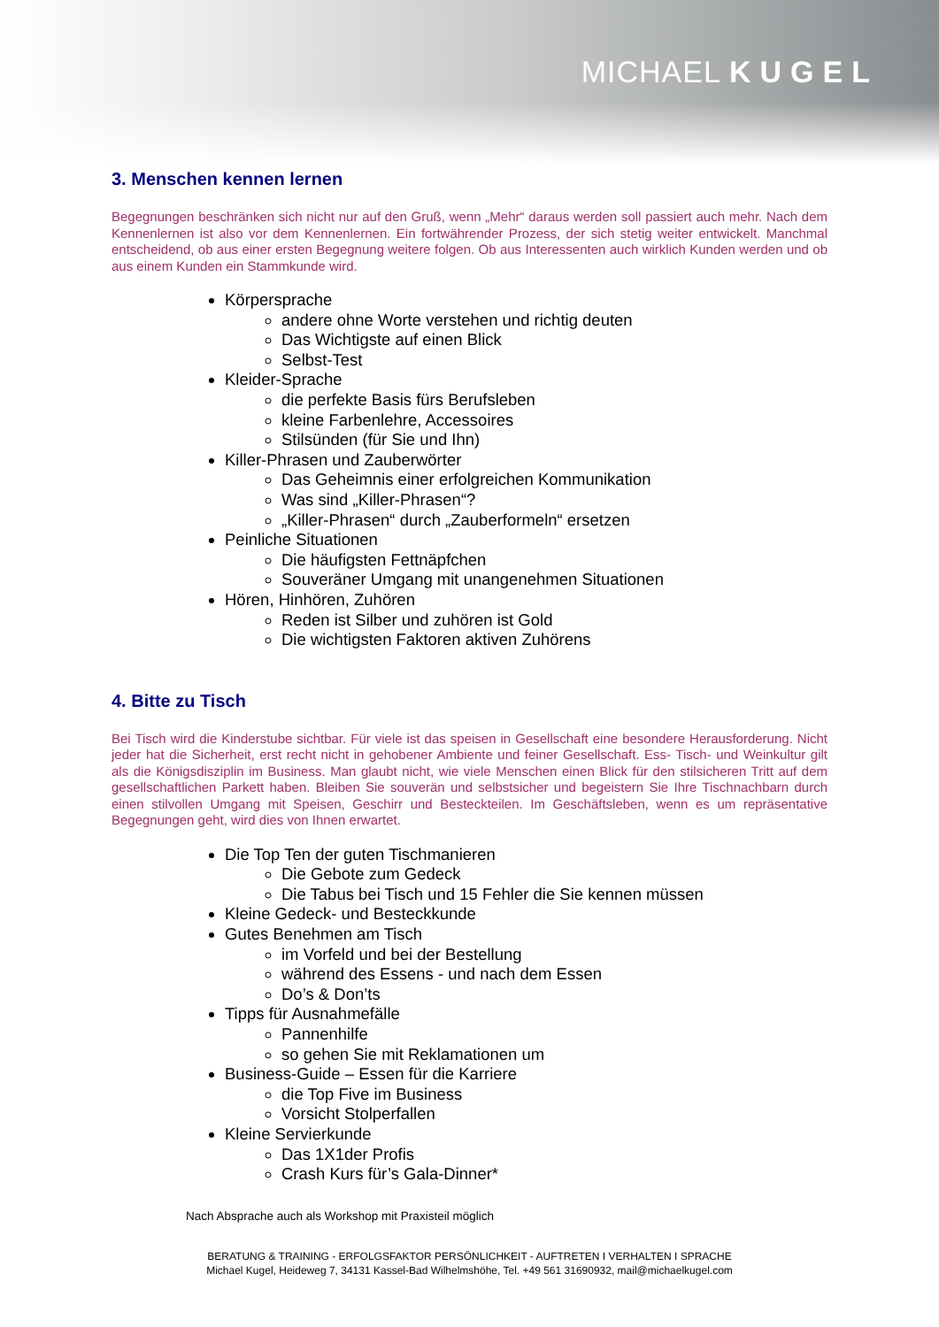MICHAEL KUGEL
3. Menschen kennen lernen
Begegnungen beschränken sich nicht nur auf den Gruß, wenn „Mehr“ daraus werden soll passiert auch mehr. Nach dem Kennenlernen ist also vor dem Kennenlernen. Ein fortwährender Prozess, der sich stetig weiter entwickelt. Manchmal entscheidend, ob aus einer ersten Begegnung weitere folgen. Ob aus Interessenten auch wirklich Kunden werden und ob aus einem Kunden ein Stammkunde wird.
Körpersprache
andere ohne Worte verstehen und richtig deuten
Das Wichtigste auf einen Blick
Selbst-Test
Kleider-Sprache
die perfekte Basis fürs Berufsleben
kleine Farbenlehre, Accessoires
Stilsünden (für Sie und Ihn)
Killer-Phrasen und Zauberwörter
Das Geheimnis einer erfolgreichen Kommunikation
Was sind „Killer-Phrasen“?
„Killer-Phrasen“ durch „Zauberformeln“ ersetzen
Peinliche Situationen
Die häufigsten Fettnäpfchen
Souveräner Umgang mit unangenehmen Situationen
Hören, Hinhören, Zuhören
Reden ist Silber und zuhören ist Gold
Die wichtigsten Faktoren aktiven Zuhörens
4. Bitte zu Tisch
Bei Tisch wird die Kinderstube sichtbar. Für viele ist das speisen in Gesellschaft eine besondere Herausforderung. Nicht jeder hat die Sicherheit, erst recht nicht in gehobener Ambiente und feiner Gesellschaft. Ess- Tisch- und Weinkultur gilt als die Königsdisziplin im Business. Man glaubt nicht, wie viele Menschen einen Blick für den stilsicheren Tritt auf dem gesellschaftlichen Parkett haben. Bleiben Sie souverän und selbstsicher und begeistern Sie Ihre Tischnachbarn durch einen stilvollen Umgang mit Speisen, Geschirr und Besteckteilen. Im Geschäftsleben, wenn es um repräsentative Begegnungen geht, wird dies von Ihnen erwartet.
Die Top Ten der guten Tischmanieren
Die Gebote zum Gedeck
Die Tabus bei Tisch und 15 Fehler die Sie kennen müssen
Kleine Gedeck- und Besteckkunde
Gutes Benehmen am Tisch
im Vorfeld und bei der Bestellung
während des Essens - und nach dem Essen
Do’s & Don’ts
Tipps für Ausnahmefälle
Pannenhilfe
so gehen Sie mit Reklamationen um
Business-Guide – Essen für die Karriere
die Top Five im Business
Vorsicht Stolperfallen
Kleine Servierkunde
Das 1X1der Profis
Crash Kurs für’s Gala-Dinner*
Nach Absprache auch als Workshop mit Praxisteil möglich
BERATUNG & TRAINING - ERFOLGSFAKTOR PERSÖNLICHKEIT - AUFTRETEN I VERHALTEN I SPRACHE
Michael Kugel, Heideweg 7, 34131 Kassel-Bad Wilhelmshöhe, Tel. +49 561 31690932, mail@michaelkugel.com